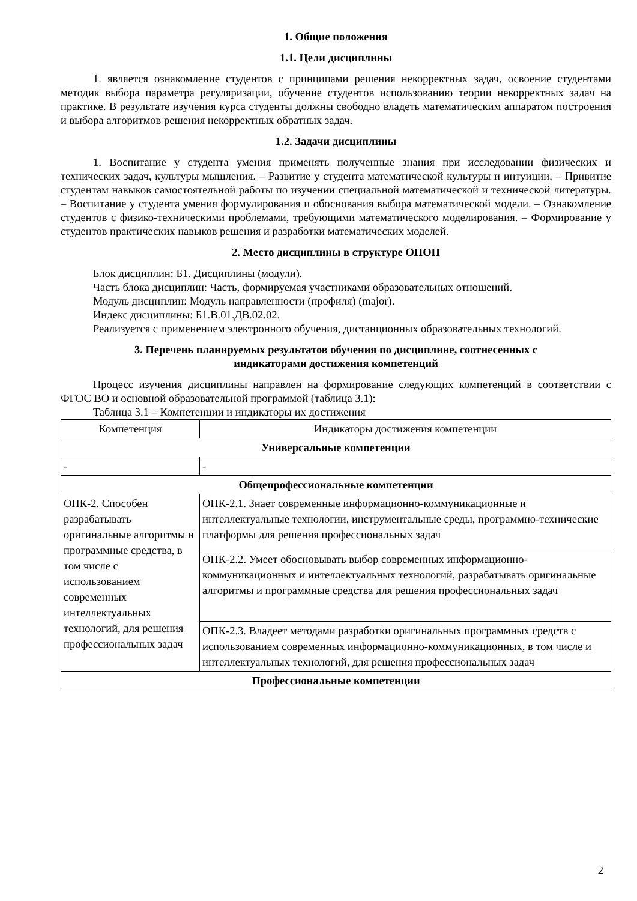1. Общие положения
1.1. Цели дисциплины
1. является ознакомление студентов с принципами решения некорректных задач, освоение студентами методик выбора параметра регуляризации, обучение студентов использованию теории некорректных задач на практике. В результате изучения курса студенты должны свободно владеть математическим аппаратом построения и выбора алгоритмов решения некорректных обратных задач.
1.2. Задачи дисциплины
1. Воспитание у студента умения применять полученные знания при исследовании физических и технических задач, культуры мышления. – Развитие у студента математической культуры и интуиции. – Привитие студентам навыков самостоятельной работы по изучении специальной математической и технической литературы. – Воспитание у студента умения формулирования и обоснования выбора математической модели. – Ознакомление студентов с физико-техническими проблемами, требующими математического моделирования. – Формирование у студентов практических навыков решения и разработки математических моделей.
2. Место дисциплины в структуре ОПОП
Блок дисциплин: Б1. Дисциплины (модули).
Часть блока дисциплин: Часть, формируемая участниками образовательных отношений.
Модуль дисциплин: Модуль направленности (профиля) (major).
Индекс дисциплины: Б1.В.01.ДВ.02.02.
Реализуется с применением электронного обучения, дистанционных образовательных технологий.
3. Перечень планируемых результатов обучения по дисциплине, соотнесенных с
индикаторами достижения компетенций
Процесс изучения дисциплины направлен на формирование следующих компетенций в соответствии с ФГОС ВО и основной образовательной программой (таблица 3.1):
Таблица 3.1 – Компетенции и индикаторы их достижения
| Компетенция | Индикаторы достижения компетенции |
| --- | --- |
| Универсальные компетенции | |
| - | - |
| Общепрофессиональные компетенции | |
| ОПК-2. Способен разрабатывать оригинальные алгоритмы и программные средства, в том числе с использованием современных интеллектуальных технологий, для решения профессиональных задач | ОПК-2.1. Знает современные информационно-коммуникационные и интеллектуальные технологии, инструментальные среды, программно-технические платформы для решения профессиональных задач |
| | ОПК-2.2. Умеет обосновывать выбор современных информационно-коммуникационных и интеллектуальных технологий, разрабатывать оригинальные алгоритмы и программные средства для решения профессиональных задач |
| | ОПК-2.3. Владеет методами разработки оригинальных программных средств с использованием современных информационно-коммуникационных, в том числе и интеллектуальных технологий, для решения профессиональных задач |
| Профессиональные компетенции | |
2